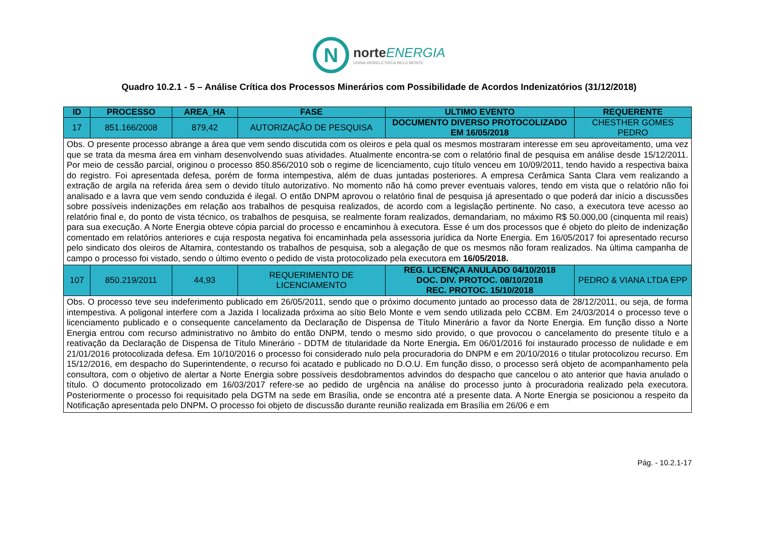N
norte ENERGIA
USINA HIDRELÉTRICA BELO MONTE
Quadro 10.2.1 - 5 – Análise Crítica dos Processos Minerários com Possibilidade de Acordos Indenizatórios (31/12/2018)
| ID | PROCESSO | AREA_HA | FASE | ULTIMO EVENTO | REQUERENTE |
| --- | --- | --- | --- | --- | --- |
| 17 | 851.166/2008 | 879,42 | AUTORIZAÇÃO DE PESQUISA | DOCUMENTO DIVERSO PROTOCOLIZADO EM 16/05/2018 | CHESTHER GOMES PEDRO |
| Obs. O presente processo abrange a área que vem sendo discutida com os oleiros e pela qual os mesmos mostraram interesse em seu aproveitamento, uma vez que se trata da mesma área em vinham desenvolvendo suas atividades. Atualmente encontra-se com o relatório final de pesquisa em análise desde 15/12/2011. Por meio de cessão parcial, originou o processo 850.856/2010 sob o regime de licenciamento, cujo título venceu em 10/09/2011, tendo havido a respectiva baixa do registro. Foi apresentada defesa, porém de forma intempestiva, além de duas juntadas posteriores. A empresa Cerâmica Santa Clara vem realizando a extração de argila na referida área sem o devido título autorizativo. No momento não há como prever eventuais valores, tendo em vista que o relatório não foi analisado e a lavra que vem sendo conduzida é ilegal. O então DNPM aprovou o relatório final de pesquisa já apresentado o que poderá dar início a discussões sobre possíveis indenizações em relação aos trabalhos de pesquisa realizados, de acordo com a legislação pertinente. No caso, a executora teve acesso ao relatório final e, do ponto de vista técnico, os trabalhos de pesquisa, se realmente foram realizados, demandariam, no máximo R$ 50.000,00 (cinquenta mil reais) para sua execução. A Norte Energia obteve cópia parcial do processo e encaminhou à executora. Esse é um dos processos que é objeto do pleito de indenização comentado em relatórios anteriores e cuja resposta negativa foi encaminhada pela assessoria jurídica da Norte Energia. Em 16/05/2017 foi apresentado recurso pelo sindicato dos oleiros de Altamira, contestando os trabalhos de pesquisa, sob a alegação de que os mesmos não foram realizados. Na última campanha de campo o processo foi vistado, sendo o último evento o pedido de vista protocolizado pela executora em 16/05/2018. | | | | | |
| 107 | 850.219/2011 | 44,93 | REQUERIMENTO DE LICENCIAMENTO | REG. LICENÇA ANULADO 04/10/2018 DOC. DIV. PROTOC. 08/10/2018 REC. PROTOC. 15/10/2018 | PEDRO & VIANA LTDA EPP |
| Obs. O processo teve seu indeferimento publicado em 26/05/2011, sendo que o próximo documento juntado ao processo data de 28/12/2011, ou seja, de forma intempestiva. A poligonal interfere com a Jazida I localizada próxima ao sítio Belo Monte e vem sendo utilizada pelo CCBM. Em 24/03/2014 o processo teve o licenciamento publicado e o consequente cancelamento da Declaração de Dispensa de Título Minerário a favor da Norte Energia. Em função disso a Norte Energia entrou com recurso administrativo no âmbito do então DNPM, tendo o mesmo sido provido, o que provocou o cancelamento do presente título e a reativação da Declaração de Dispensa de Título Minerário - DDTM de titularidade da Norte Energia . Em 06/01/2016 foi instaurado processo de nulidade e em 21/01/2016 protocolizada defesa. Em 10/10/2016 o processo foi considerado nulo pela procuradoria do DNPM e em 20/10/2016 o titular protocolizou recurso. Em 15/12/2016, em despacho do Superintendente, o recurso foi acatado e publicado no D.O.U. Em função disso, o processo será objeto de acompanhamento pela consultora, com o objetivo de alertar a Norte Energia sobre possíveis desdobramentos advindos do despacho que cancelou o ato anterior que havia anulado o título. O documento protocolizado em 16/03/2017 refere-se ao pedido de urgência na análise do processo junto à procuradoria realizado pela executora. Posteriormente o processo foi requisitado pela DGTM na sede em Brasília, onde se encontra até a presente data. A Norte Energia se posicionou a respeito da Notificação apresentada pelo DNPM . O processo foi objeto de discussão durante reunião realizada em Brasília em 26/06 e em | | | | | |
Pág. - 10.2.1-17